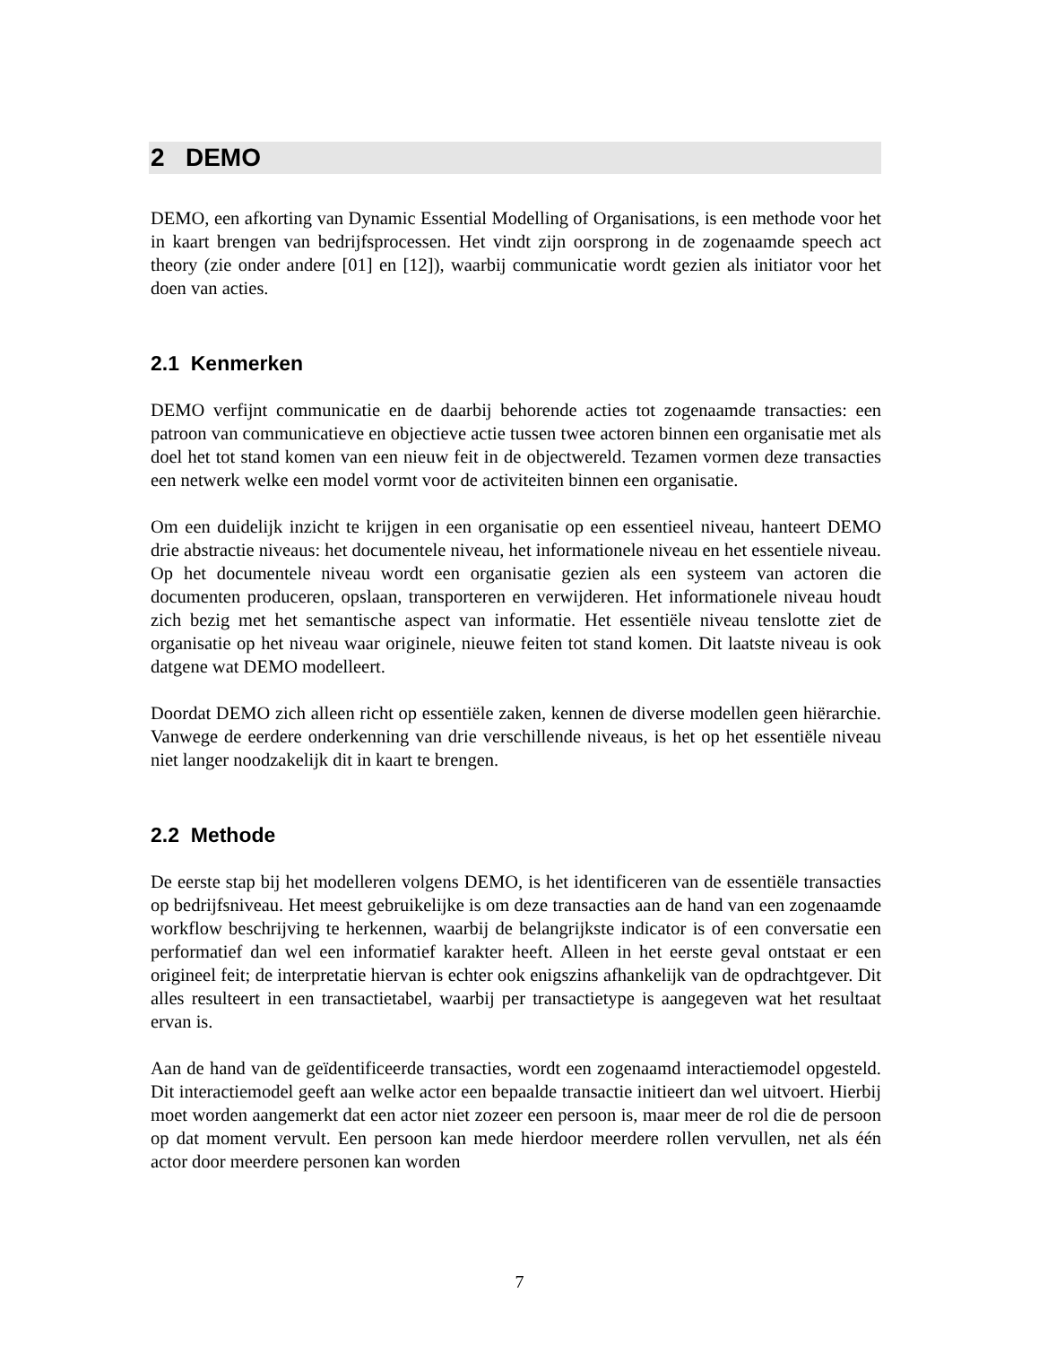2 DEMO
DEMO, een afkorting van Dynamic Essential Modelling of Organisations, is een methode voor het in kaart brengen van bedrijfsprocessen. Het vindt zijn oorsprong in de zogenaamde speech act theory (zie onder andere [01] en [12]), waarbij communicatie wordt gezien als initiator voor het doen van acties.
2.1 Kenmerken
DEMO verfijnt communicatie en de daarbij behorende acties tot zogenaamde transacties: een patroon van communicatieve en objectieve actie tussen twee actoren binnen een organisatie met als doel het tot stand komen van een nieuw feit in de objectwereld. Tezamen vormen deze transacties een netwerk welke een model vormt voor de activiteiten binnen een organisatie.
Om een duidelijk inzicht te krijgen in een organisatie op een essentieel niveau, hanteert DEMO drie abstractie niveaus: het documentele niveau, het informationele niveau en het essentiele niveau. Op het documentele niveau wordt een organisatie gezien als een systeem van actoren die documenten produceren, opslaan, transporteren en verwijderen. Het informationele niveau houdt zich bezig met het semantische aspect van informatie. Het essentiële niveau tenslotte ziet de organisatie op het niveau waar originele, nieuwe feiten tot stand komen. Dit laatste niveau is ook datgene wat DEMO modelleert.
Doordat DEMO zich alleen richt op essentiële zaken, kennen de diverse modellen geen hiërarchie. Vanwege de eerdere onderkenning van drie verschillende niveaus, is het op het essentiële niveau niet langer noodzakelijk dit in kaart te brengen.
2.2 Methode
De eerste stap bij het modelleren volgens DEMO, is het identificeren van de essentiële transacties op bedrijfsniveau. Het meest gebruikelijke is om deze transacties aan de hand van een zogenaamde workflow beschrijving te herkennen, waarbij de belangrijkste indicator is of een conversatie een performatief dan wel een informatief karakter heeft. Alleen in het eerste geval ontstaat er een origineel feit; de interpretatie hiervan is echter ook enigszins afhankelijk van de opdrachtgever. Dit alles resulteert in een transactietabel, waarbij per transactietype is aangegeven wat het resultaat ervan is.
Aan de hand van de geïdentificeerde transacties, wordt een zogenaamd interactiemodel opgesteld. Dit interactiemodel geeft aan welke actor een bepaalde transactie initieert dan wel uitvoert. Hierbij moet worden aangemerkt dat een actor niet zozeer een persoon is, maar meer de rol die de persoon op dat moment vervult. Een persoon kan mede hierdoor meerdere rollen vervullen, net als één actor door meerdere personen kan worden
7